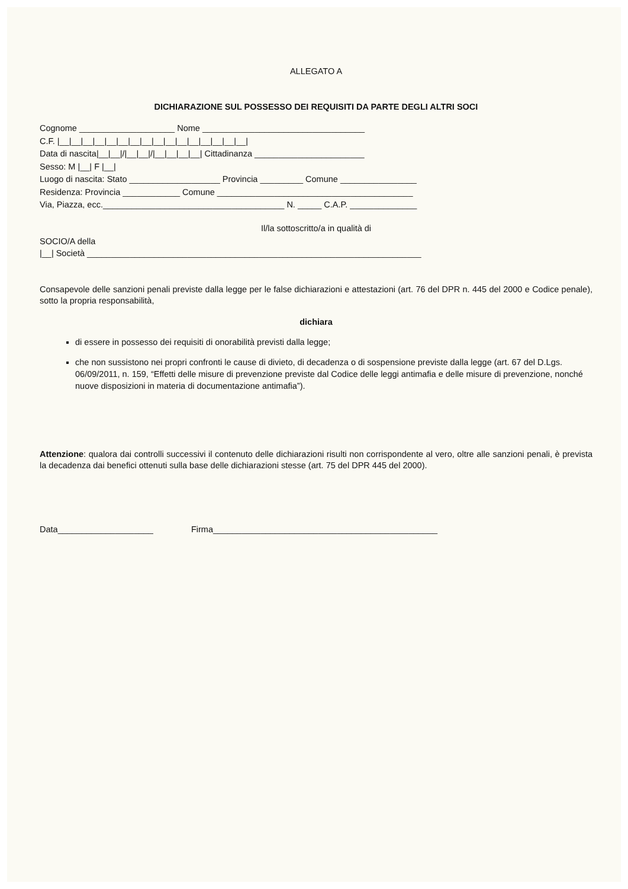ALLEGATO A
DICHIARAZIONE SUL POSSESSO DEI REQUISITI DA PARTE DEGLI ALTRI SOCI
Cognome ____________________ Nome __________________________________
C.F. |__|__|__|__|__|__|__|__|__|__|__|__|__|__|__|__|
Data di nascita|__|__|/|__|__|/|__|__|__|__| Cittadinanza _______________________
Sesso: M |__| F |__|
Luogo di nascita: Stato ___________________ Provincia _________ Comune ________________
Residenza: Provincia ____________ Comune _________________________________________
Via, Piazza, ecc.______________________________________ N. _____ C.A.P. ______________
Il/la sottoscritto/a in qualità di
SOCIO/A della
|__| Società ______________________________________________________________________
Consapevole delle sanzioni penali previste dalla legge per le false dichiarazioni e attestazioni (art. 76 del DPR n. 445 del 2000 e Codice penale), sotto la propria responsabilità,
dichiara
di essere in possesso dei requisiti di onorabilità previsti dalla legge;
che non sussistono nei propri confronti le cause di divieto, di decadenza o di sospensione previste dalla legge (art. 67 del D.Lgs. 06/09/2011, n. 159, “Effetti delle misure di prevenzione previste dal Codice delle leggi antimafia e delle misure di prevenzione, nonché nuove disposizioni in materia di documentazione antimafia”).
Attenzione: qualora dai controlli successivi il contenuto delle dichiarazioni risulti non corrispondente al vero, oltre alle sanzioni penali, è prevista la decadenza dai benefici ottenuti sulla base delle dichiarazioni stesse (art. 75 del DPR 445 del 2000).
Data____________________ Firma_______________________________________________